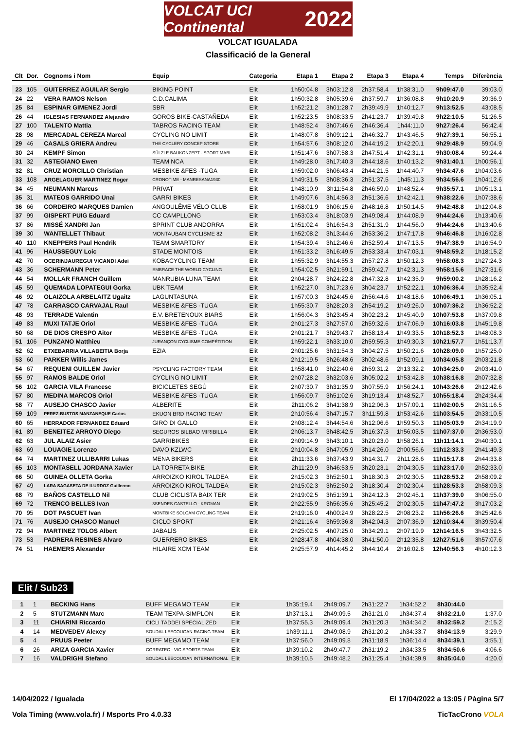VOLCAT UCI Continental 2022
VOLCAT IGUALADA
Classificació de la General
| Clt | Dor. | Cognoms i Nom | Equip | Categoria | Etapa 1 | Etapa 2 | Etapa 3 | Etapa 4 | Temps | Diferència |
| --- | --- | --- | --- | --- | --- | --- | --- | --- | --- | --- |
| 23 | 105 | GUITERREZ AGUILAR Sergio | BIKING POINT | Elit | 1h50:04.8 | 3h03:12.8 | 2h37:58.4 | 1h38:31.0 | 9h09:47.0 | 39:03.0 |
| 24 | 22 | VERA RAMOS Nelson | C.D.CALIMA | Elit | 1h50:32.8 | 3h05:39.6 | 2h37:59.7 | 1h36:08.8 | 9h10:20.9 | 39:36.9 |
| 25 | 84 | ESPINAR GIMENEZ Jordi | SBR | Elit | 1h52:21.2 | 3h01:28.7 | 2h39:49.9 | 1h40:12.7 | 9h13:52.5 | 43:08.5 |
| 26 | 44 | IGLESIAS FERNANDEZ Alejandro | GOROS BIKE-CASTAÑEDA | Elit | 1h52:23.5 | 3h08:33.5 | 2h41:23.7 | 1h39:49.8 | 9h22:10.5 | 51:26.5 |
| 27 | 100 | TALENTO Mattia | TABROS RACING TEAM | Elit | 1h48:52.4 | 3h07:46.6 | 2h46:36.4 | 1h44:11.0 | 9h27:26.4 | 56:42.4 |
| 28 | 98 | MERCADAL CEREZA Marcal | CYCLING NO LIMIT | Elit | 1h48:07.8 | 3h09:12.1 | 2h46:32.7 | 1h43:46.5 | 9h27:39.1 | 56:55.1 |
| 29 | 46 | CASALS GRIERA Andreu | THE CYCLERY CONCEP STORE | Elit | 1h54:57.6 | 3h08:12.0 | 2h44:19.2 | 1h42:20.1 | 9h29:48.9 | 59:04.9 |
| 30 | 24 | KEMPF Simon | SÜLZLE BAUKONZEPT - SPORT MABI | Elit | 1h51:47.6 | 3h07:58.3 | 2h47:51.4 | 1h42:31.1 | 9h30:08.4 | 59:24.4 |
| 31 | 32 | ASTEGIANO Ewen | TEAM NCA | Elit | 1h49:28.0 | 3h17:40.3 | 2h44:18.6 | 1h40:13.2 | 9h31:40.1 | 1h00:56.1 |
| 32 | 81 | CRUZ MORCILLO Christian | MESBIKE &FES -TUGA | Elit | 1h59:02.0 | 3h06:43.4 | 2h44:21.5 | 1h44:40.7 | 9h34:47.6 | 1h04:03.6 |
| 33 | 108 | ARGELAGUER MARTINEZ Roger | CRONOTIME - MANRESANA1930 | Elit | 1h49:31.5 | 3h08:36.3 | 2h51:37.5 | 1h45:11.3 | 9h34:56.6 | 1h04:12.6 |
| 34 | 45 | NEUMANN Marcus | PRIVAT | Elit | 1h48:10.9 | 3h11:54.8 | 2h46:59.0 | 1h48:52.4 | 9h35:57.1 | 1h05:13.1 |
| 35 | 31 | MATEOS GARRIDO Unai | GARRI BIKES | Elit | 1h49:07.6 | 3h14:56.3 | 2h51:36.6 | 1h42:42.1 | 9h38:22.6 | 1h07:38.6 |
| 36 | 66 | CORDEIRO MARQUES Damien | ANGOULÊME VÉLO CLUB | Elit | 1h58:01.9 | 3h06:15.6 | 2h48:16.8 | 1h50:14.5 | 9h42:48.8 | 1h12:04.8 |
| 37 | 99 | GISPERT PUIG Eduard | CC CAMPLLONG | Elit | 1h53:03.4 | 3h18:03.9 | 2h49:08.4 | 1h44:08.9 | 9h44:24.6 | 1h13:40.6 |
| 37 | 86 | MISSÉ XANDRI Jan | SPRINT CLUB ANDORRA | Elit | 1h51:02.4 | 3h16:54.3 | 2h51:31.9 | 1h44:56.0 | 9h44:24.6 | 1h13:40.6 |
| 39 | 30 | WANTELLET Thibaut | MONTAUBAN CYCLISME 82 | Elit | 1h52:08.2 | 3h13:44.6 | 2h53:36.2 | 1h47:17.8 | 9h46:46.8 | 1h16:02.8 |
| 40 | 110 | KNEPPERS Paul Hendrik | TEAM SMARTDRY | Elit | 1h54:39.4 | 3h12:46.6 | 2h52:59.4 | 1h47:13.5 | 9h47:38.9 | 1h16:54.9 |
| 41 | 96 | HAUSSEGUY Loic | STADE MONTOIS | Elit | 1h51:33.2 | 3h16:49.5 | 2h53:33.4 | 1h47:03.1 | 9h48:59.2 | 1h18:15.2 |
| 42 | 70 | OCERINJAUREGUI VICANDI Adei | KOBACYCLING TEAM | Elit | 1h55:32.9 | 3h14:55.3 | 2h57:27.8 | 1h50:12.3 | 9h58:08.3 | 1h27:24.3 |
| 43 | 36 | SCHERMANN Peter | EMBRACE THE WORLD CYCLING | Elit | 1h54:02.5 | 3h21:59.1 | 2h59:42.7 | 1h42:31.3 | 9h58:15.6 | 1h27:31.6 |
| 44 | 54 | MOLLAR FRANCH Guillem | MANRUBIA LUNA TEAM | Elit | 2h04:28.7 | 3h24:22.8 | 2h47:32.8 | 1h42:35.9 | 9h59:00.2 | 1h28:16.2 |
| 45 | 59 | QUEMADA LOPATEGUI Gorka | UBK TEAM | Elit | 1h52:27.0 | 3h17:23.6 | 3h04:23.7 | 1h52:22.1 | 10h06:36.4 | 1h35:52.4 |
| 46 | 92 | OLAIZOLA ARBELAITZ Ugaitz | LAGUNTASUNA | Elit | 1h57:00.3 | 3h24:45.6 | 2h56:44.6 | 1h48:18.6 | 10h06:49.1 | 1h36:05.1 |
| 47 | 78 | CARRASCO CARVAJAL Raul | MESBIKE &FES -TUGA | Elit | 1h55:30.7 | 3h28:20.3 | 2h54:19.2 | 1h49:26.0 | 10h07:36.2 | 1h36:52.2 |
| 48 | 93 | TERRADE Valentin | E.V. BRETENOUX BIARS | Elit | 1h56:04.3 | 3h23:45.4 | 3h02:23.2 | 1h45:40.9 | 10h07:53.8 | 1h37:09.8 |
| 49 | 83 | MUXI TATJE Oriol | MESBIKE &FES -TUGA | Elit | 2h01:27.3 | 3h27:57.0 | 2h59:32.6 | 1h47:06.9 | 10h16:03.8 | 1h45:19.8 |
| 50 | 68 | DE DIOS CRESPO Aitor | MESBIKE &FES -TUGA | Elit | 2h01:21.7 | 3h29:43.7 | 2h58:13.4 | 1h49:33.5 | 10h18:52.3 | 1h48:08.3 |
| 51 | 106 | PUNZANO Matthieu | JURANÇON CYCLISME COMPÉTITION | Elit | 1h59:22.1 | 3h33:10.0 | 2h59:55.3 | 1h49:30.3 | 10h21:57.7 | 1h51:13.7 |
| 52 | 62 | ETXEBARRIA VILLABEITIA Borja | EZIA | Elit | 2h01:25.6 | 3h31:54.3 | 3h04:27.5 | 1h50:21.6 | 10h28:09.0 | 1h57:25.0 |
| 53 | 60 | PARKER Willis James | | Elit | 2h12:19.5 | 3h26:48.6 | 3h02:48.6 | 1h52:09.1 | 10h34:05.8 | 2h03:21.8 |
| 54 | 67 | REQUENI GUILLEM Javier | PSYCLING FACTORY TEAM | Elit | 1h58:41.0 | 3h22:40.6 | 2h59:31.2 | 2h13:32.2 | 10h34:25.0 | 2h03:41.0 |
| 55 | 97 | RAMOS BALDE Oriol | CYCLING NO LIMIT | Elit | 2h07:28.2 | 3h32:03.6 | 3h05:02.2 | 1h53:42.8 | 10h38:16.8 | 2h07:32.8 |
| 56 | 102 | GARCIA VILA Francesc | BICICLETES SEGÚ | Elit | 2h07:30.7 | 3h31:35.9 | 3h07:55.9 | 1h56:24.1 | 10h43:26.6 | 2h12:42.6 |
| 57 | 80 | MEDINA MARCOS Oriol | MESBIKE &FES -TUGA | Elit | 1h56:09.7 | 3h51:02.6 | 3h19:13.4 | 1h48:52.7 | 10h55:18.4 | 2h24:34.4 |
| 58 | 77 | AUSEJO CHASCO Javier | ALBERITE | Elit | 2h11:06.2 | 3h41:38.9 | 3h12:06.3 | 1h57:09.1 | 11h02:00.5 | 2h31:16.5 |
| 59 | 109 | PEREZ-BUSTOS MANZANEQUE Carlos | EKUON BRD RACING TEAM | Elit | 2h10:56.4 | 3h47:15.7 | 3h11:59.8 | 1h53:42.6 | 11h03:54.5 | 2h33:10.5 |
| 60 | 65 | HERRADOR FERNANDEZ Eduard | GIRO DI GALLO | Elit | 2h08:12.4 | 3h44:54.6 | 3h12:06.6 | 1h59:50.3 | 11h05:03.9 | 2h34:19.9 |
| 61 | 89 | BENEITEZ ARROYO Diego | SEGUROS BILBAO MIRIBILLA | Elit | 2h06:13.7 | 3h48:42.5 | 3h16:37.3 | 1h56:03.5 | 11h07:37.0 | 2h36:53.0 |
| 62 | 63 | JUL ALAIZ Asier | GARRIBIKES | Elit | 2h09:14.9 | 3h43:10.1 | 3h20:23.0 | 1h58:26.1 | 11h11:14.1 | 2h40:30.1 |
| 63 | 69 | LOUAGIE Lorenzo | DAVO KZLWC | Elit | 2h10:04.8 | 3h47:05.9 | 3h14:26.0 | 2h00:56.6 | 11h12:33.3 | 2h41:49.3 |
| 64 | 74 | MARTINEZ ULLIBARRI Lukas | MENA BIKERS | Elit | 2h11:33.6 | 3h37:43.9 | 3h14:31.7 | 2h11:28.6 | 11h15:17.8 | 2h44:33.8 |
| 65 | 103 | MONTASELL JORDANA Xavier | LA TORRETA BIKE | Elit | 2h11:29.9 | 3h46:53.5 | 3h20:23.1 | 2h04:30.5 | 11h23:17.0 | 2h52:33.0 |
| 66 | 50 | GUINEA OLLETA Gorka | ARROIZKO KIROL TALDEA | Elit | 2h15:02.3 | 3h52:50.1 | 3h18:30.3 | 2h02:30.5 | 11h28:53.2 | 2h58:09.2 |
| 67 | 49 | LARA SAGASETA DE ILURDOZ Guillermo | ARROIZKO KIROL TALDEA | Elit | 2h15:02.3 | 3h52:50.2 | 3h18:30.4 | 2h02:30.4 | 11h28:53.3 | 2h58:09.3 |
| 68 | 79 | BAÑOS CASTELLO Nil | CLUB CICLISTA BAIX TER | Elit | 2h19:02.5 | 3h51:39.1 | 3h24:12.3 | 2h02:45.1 | 11h37:39.0 | 3h06:55.0 |
| 69 | 72 | TRENCO BELLES Ivan | 3SENDES CASTELLO - KROMAN | Elit | 2h22:55.9 | 3h56:35.6 | 3h25:45.2 | 2h02:30.5 | 11h47:47.2 | 3h17:03.2 |
| 70 | 95 | DOT PASCUET Ivan | MONTBIKE SOLCAM CYCLING TEAM | Elit | 2h19:16.0 | 4h00:24.9 | 3h28:22.5 | 2h08:23.2 | 11h56:26.6 | 3h25:42.6 |
| 71 | 76 | AUSEJO CHASCO Manuel | CICLO SPORT | Elit | 2h21:16.4 | 3h59:36.8 | 3h42:04.3 | 2h07:36.9 | 12h10:34.4 | 3h39:50.4 |
| 72 | 94 | MARTINEZ TOLOS Albert | JABALÍS | Elit | 2h25:02.5 | 4h07:25.0 | 3h34:29.1 | 2h07:19.9 | 12h14:16.5 | 3h43:32.5 |
| 73 | 53 | PADRERA RESINES Alvaro | GUERRERO BIKES | Elit | 2h28:47.8 | 4h04:38.0 | 3h41:50.0 | 2h12:35.8 | 12h27:51.6 | 3h57:07.6 |
| 74 | 51 | HAEMERS Alexander | HILAIRE XCM TEAM | Elit | 2h25:57.9 | 4h14:45.2 | 3h44:10.4 | 2h16:02.8 | 12h40:56.3 | 4h10:12.3 |
Elit / Sub23
| 1 | 1 | BECKING Hans | BUFF MEGAMO TEAM | Elit | 1h35:19.4 | 2h49:09.7 | 2h31:22.7 | 1h34:52.2 | 8h30:44.0 | |
| 2 | 5 | STUTZMANN Marc | TEAM TEXPA-SIMPLON | Elit | 1h37:13.1 | 2h49:09.5 | 2h31:21.0 | 1h34:37.4 | 8h32:21.0 | 1:37.0 |
| 3 | 11 | CHIARINI Riccardo | CICLI TADDEI SPECIALIZED | Elit | 1h37:55.3 | 2h49:09.4 | 2h31:20.3 | 1h34:34.2 | 8h32:59.2 | 2:15.2 |
| 4 | 14 | MEDVEDEV Alexey | SOUDAL LEECOUGAN RACING TEAM | Elit | 1h39:11.1 | 2h49:08.9 | 2h31:20.2 | 1h34:33.7 | 8h34:13.9 | 3:29.9 |
| 5 | 4 | PRUUS Peeter | BUFF MEGAMO TEAM | Elit | 1h37:56.0 | 2h49:09.8 | 2h31:18.9 | 1h36:14.4 | 8h34:39.1 | 3:55.1 |
| 6 | 26 | ARIZA GARCIA Xavier | CORRATEC - VIC SPORTS TEAM | Elit | 1h39:10.2 | 2h49:47.7 | 2h31:19.2 | 1h34:33.5 | 8h34:50.6 | 4:06.6 |
| 7 | 16 | VALDRIGHI Stefano | SOUDAL LEECOUGAN INTERNATIONAL | Elit | 1h39:10.5 | 2h49:48.2 | 2h31:25.4 | 1h34:39.9 | 8h35:04.0 | 4:20.0 |
14/04/2022 / Igualada El 17/04/2022 a 13:05 / Pàgina 5/7
Vola Timing (www.vola.fr) / Msports Pro 4.0.33 TicTacCrono VOLA